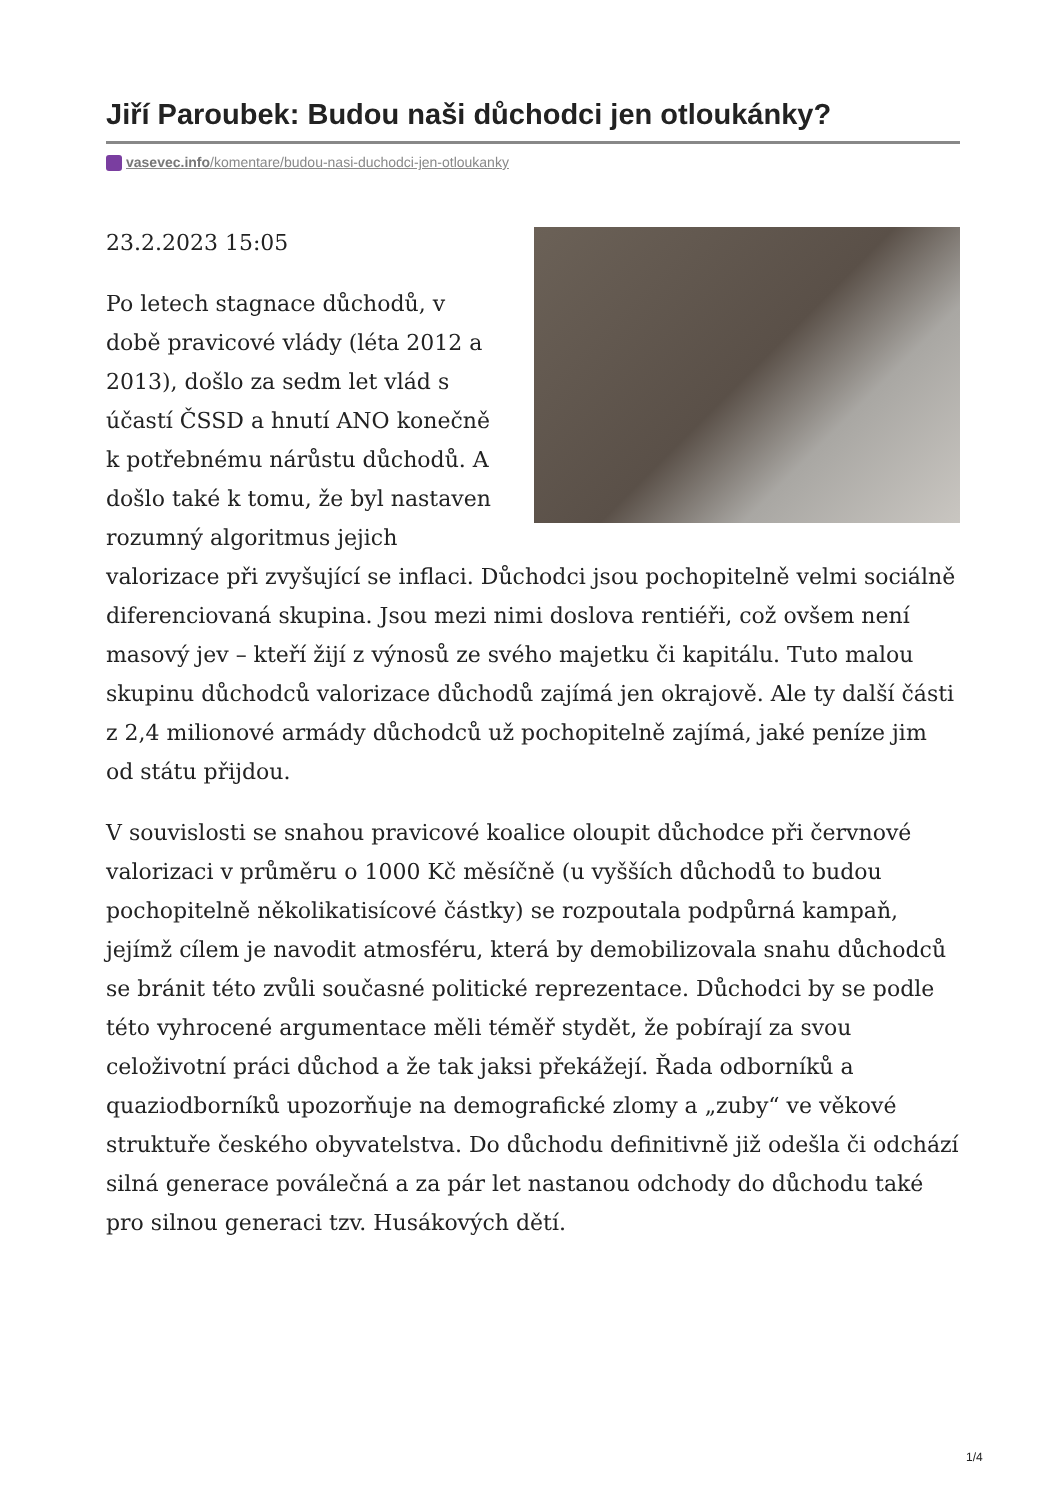Jiří Paroubek: Budou naši důchodci jen otloukánky?
vasevec.info/komentare/budou-nasi-duchodci-jen-otloukanky
23.2.2023 15:05
Po letech stagnace důchodů, v době pravicové vlády (léta 2012 a 2013), došlo za sedm let vlád s účastí ČSSD a hnutí ANO konečně k potřebnému nárůstu důchodů. A došlo také k tomu, že byl nastaven rozumný algoritmus jejich valorizace při zvyšující se inflaci. Důchodci jsou pochopitelně velmi sociálně diferenciovaná skupina. Jsou mezi nimi doslova rentiéři, což ovšem není masový jev – kteří žijí z výnosů ze svého majetku či kapitálu. Tuto malou skupinu důchodců valorizace důchodů zajímá jen okrajově. Ale ty další části z 2,4 milionové armády důchodců už pochopitelně zajímá, jaké peníze jim od státu přijdou.
V souvislosti se snahou pravicové koalice oloupit důchodce při červnové valorizaci v průměru o 1000 Kč měsíčně (u vyšších důchodů to budou pochopitelně několikatisícové částky) se rozpoutala podpůrná kampaň, jejímž cílem je navodit atmosféru, která by demobilizovala snahu důchodců se bránit této zvůli současné politické reprezentace. Důchodci by se podle této vyhrocené argumentace měli téměř stydět, že pobírají za svou celoživotní práci důchod a že tak jaksi překážejí. Řada odborníků a quaziodborníků upozorňuje na demografické zlomy a „zuby“ ve věkové struktuře českého obyvatelstva. Do důchodu definitivně již odešla či odchází silná generace poválečná a za pár let nastanou odchody do důchodu také pro silnou generaci tzv. Husákových dětí.
1/4